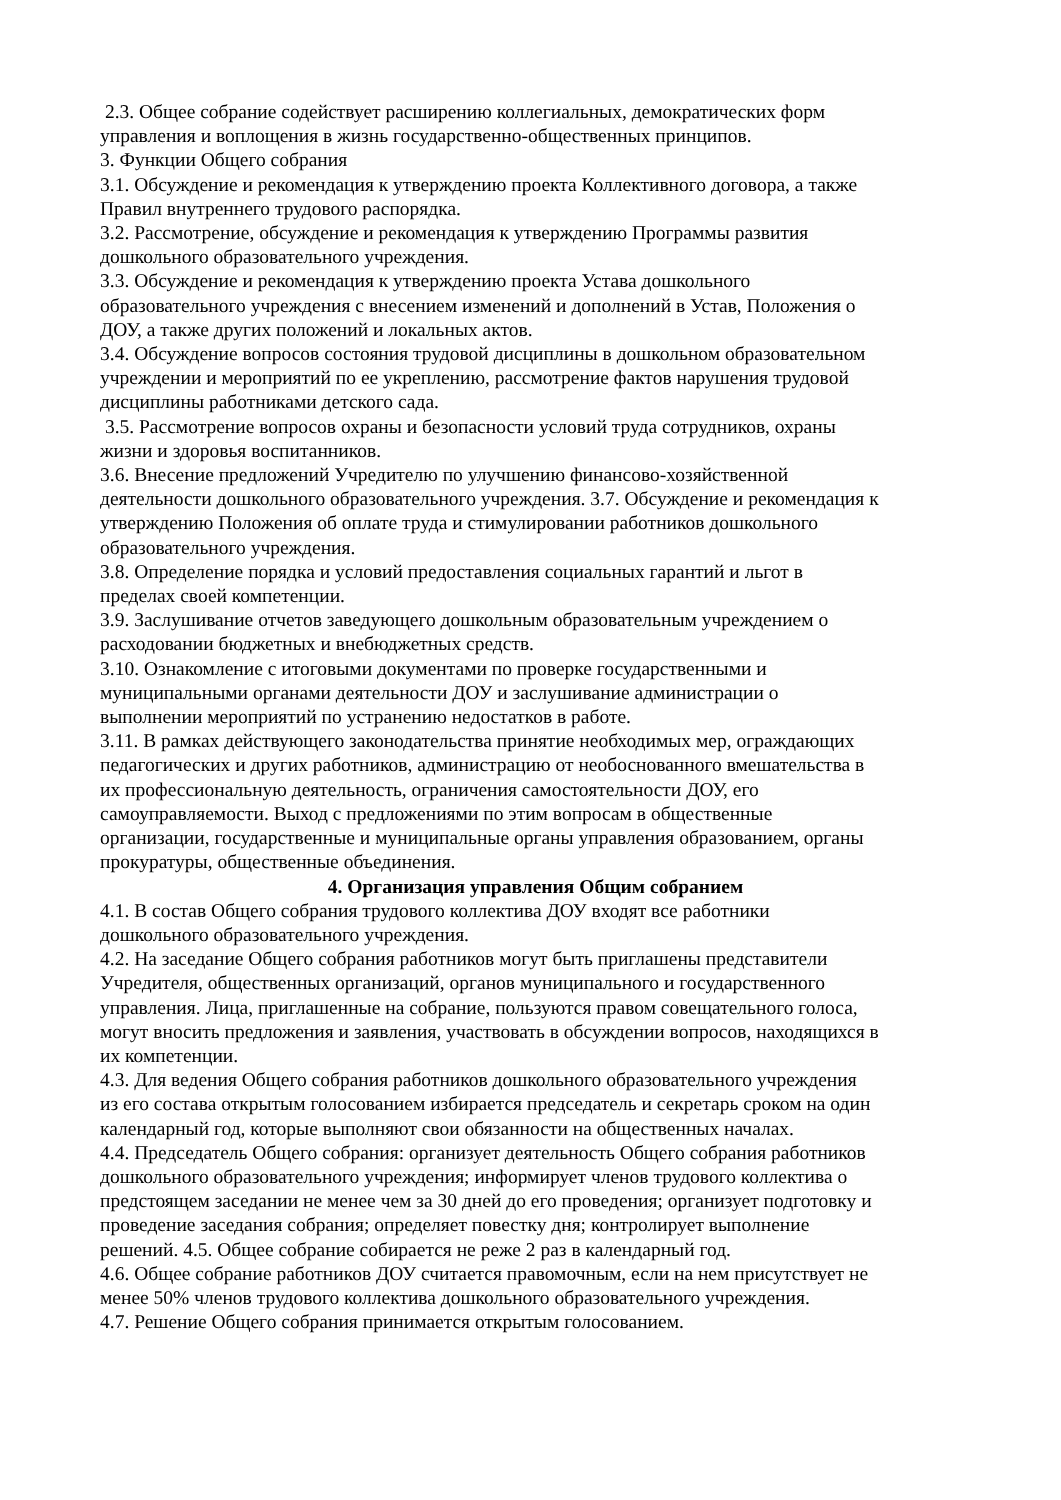2.3. Общее собрание содействует расширению коллегиальных, демократических форм
управления и воплощения в жизнь государственно-общественных принципов.
3. Функции Общего собрания
3.1. Обсуждение и рекомендация к утверждению проекта Коллективного договора, а также
Правил внутреннего трудового распорядка.
3.2. Рассмотрение, обсуждение и рекомендация к утверждению Программы развития
дошкольного образовательного учреждения.
3.3. Обсуждение и рекомендация к утверждению проекта Устава дошкольного
образовательного учреждения с внесением изменений и дополнений в Устав, Положения о
ДОУ, а также других положений и локальных актов.
3.4. Обсуждение вопросов состояния трудовой дисциплины в дошкольном образовательном
учреждении и мероприятий по ее укреплению, рассмотрение фактов нарушения трудовой
дисциплины работниками детского сада.
3.5. Рассмотрение вопросов охраны и безопасности условий труда сотрудников, охраны
жизни и здоровья воспитанников.
3.6. Внесение предложений Учредителю по улучшению финансово-хозяйственной
деятельности дошкольного образовательного учреждения. 3.7. Обсуждение и рекомендация к
утверждению Положения об оплате труда и стимулировании работников дошкольного
образовательного учреждения.
3.8. Определение порядка и условий предоставления социальных гарантий и льгот в
пределах своей компетенции.
3.9. Заслушивание отчетов заведующего дошкольным образовательным учреждением о
расходовании бюджетных и внебюджетных средств.
3.10. Ознакомление с итоговыми документами по проверке государственными и
муниципальными органами деятельности ДОУ и заслушивание администрации о
выполнении мероприятий по устранению недостатков в работе.
3.11. В рамках действующего законодательства принятие необходимых мер, ограждающих
педагогических и других работников, администрацию от необоснованного вмешательства в
их профессиональную деятельность, ограничения самостоятельности ДОУ, его
самоуправляемости. Выход с предложениями по этим вопросам в общественные
организации, государственные и муниципальные органы управления образованием, органы
прокуратуры, общественные объединения.
4. Организация управления Общим собранием
4.1. В состав Общего собрания трудового коллектива ДОУ входят все работники
дошкольного образовательного учреждения.
4.2. На заседание Общего собрания работников могут быть приглашены представители
Учредителя, общественных организаций, органов муниципального и государственного
управления. Лица, приглашенные на собрание, пользуются правом совещательного голоса,
могут вносить предложения и заявления, участвовать в обсуждении вопросов, находящихся в
их компетенции.
4.3. Для ведения Общего собрания работников дошкольного образовательного учреждения
из его состава открытым голосованием избирается председатель и секретарь сроком на один
календарный год, которые выполняют свои обязанности на общественных началах.
4.4. Председатель Общего собрания: организует деятельность Общего собрания работников
дошкольного образовательного учреждения; информирует членов трудового коллектива о
предстоящем заседании не менее чем за 30 дней до его проведения; организует подготовку и
проведение заседания собрания; определяет повестку дня; контролирует выполнение
решений. 4.5. Общее собрание собирается не реже 2 раз в календарный год.
4.6. Общее собрание работников ДОУ считается правомочным, если на нем присутствует не
менее 50% членов трудового коллектива дошкольного образовательного учреждения.
4.7. Решение Общего собрания принимается открытым голосованием.